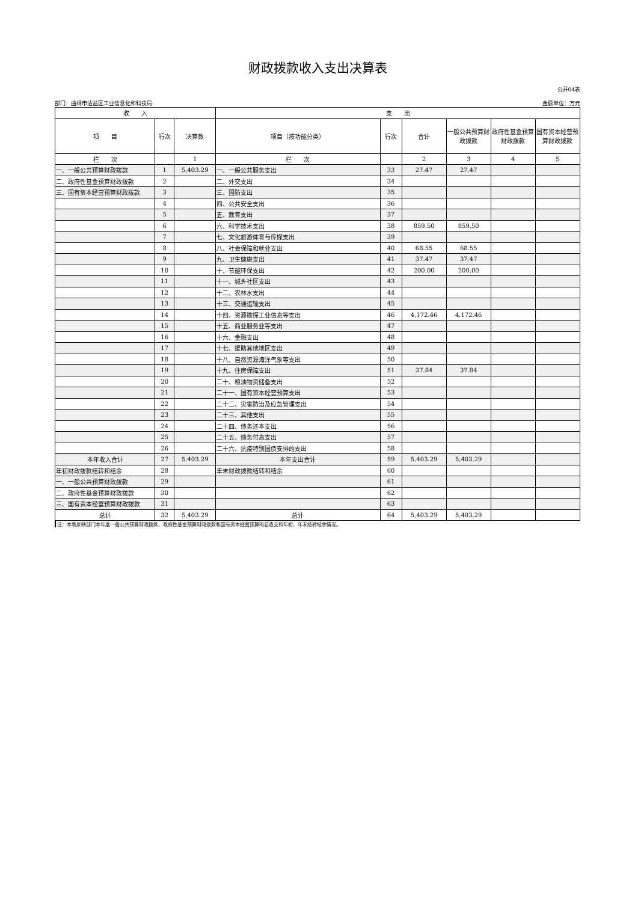财政拨款收入支出决算表
公开04表
部门：曲靖市沾益区工业信息化和科技局 金额单位：万元
| 收 入 | | | 支 出 | | | | | |
| --- | --- | --- | --- | --- | --- | --- | --- | --- |
| 项 目 | 行次 | 决算数 | 项目（按功能分类） | 行次 | 合计 | 一般公共预算财政拨款 | 政府性基金预算财政拨款 | 国有资本经营预算财政拨款 |
| 栏 次 | | 1 | 栏 次 | | 2 | 3 | 4 | 5 |
| 一、一般公共预算财政拨款 | 1 | 5,403.29 | 一、一般公共服务支出 | 33 | 27.47 | 27.47 | | |
| 二、政府性基金预算财政拨款 | 2 | | 二、外交支出 | 34 | | | | |
| 三、国有资本经营预算财政拨款 | 3 | | 三、国防支出 | 35 | | | | |
| | 4 | | 四、公共安全支出 | 36 | | | | |
| | 5 | | 五、教育支出 | 37 | | | | |
| | 6 | | 六、科学技术支出 | 38 | 859.50 | 859.50 | | |
| | 7 | | 七、文化旅游体育与传媒支出 | 39 | | | | |
| | 8 | | 八、社会保障和就业支出 | 40 | 68.55 | 68.55 | | |
| | 9 | | 九、卫生健康支出 | 41 | 37.47 | 37.47 | | |
| | 10 | | 十、节能环保支出 | 42 | 200.00 | 200.00 | | |
| | 11 | | 十一、城乡社区支出 | 43 | | | | |
| | 12 | | 十二、农林水支出 | 44 | | | | |
| | 13 | | 十三、交通运输支出 | 45 | | | | |
| | 14 | | 十四、资源勘探工业信息等支出 | 46 | 4,172.46 | 4,172.46 | | |
| | 15 | | 十五、商业服务业等支出 | 47 | | | | |
| | 16 | | 十六、金融支出 | 48 | | | | |
| | 17 | | 十七、援助其他地区支出 | 49 | | | | |
| | 18 | | 十八、自然资源海洋气象等支出 | 50 | | | | |
| | 19 | | 十九、住房保障支出 | 51 | 37.84 | 37.84 | | |
| | 20 | | 二十、粮油物资储备支出 | 52 | | | | |
| | 21 | | 二十一、国有资本经营预算支出 | 53 | | | | |
| | 22 | | 二十二、灾害防治及应急管理支出 | 54 | | | | |
| | 23 | | 二十三、其他支出 | 55 | | | | |
| | 24 | | 二十四、债务还本支出 | 56 | | | | |
| | 25 | | 二十五、债务付息支出 | 57 | | | | |
| | 26 | | 二十六、抗疫特别国债安排的支出 | 58 | | | | |
| 本年收入合计 | 27 | 5,403.29 | 本年支出合计 | 59 | 5,403.29 | 5,403.29 | | |
| 年初财政拨款结转和结余 | 28 | | 年末财政拨款结转和结余 | 60 | | | | |
| 一、一般公共预算财政拨款 | 29 | | | 61 | | | | |
| 二、政府性基金预算财政拨款 | 30 | | | 62 | | | | |
| 三、国有资本经营预算财政拨款 | 31 | | | 63 | | | | |
| 总计 | 32 | 5,403.29 | 总计 | 64 | 5,403.29 | 5,403.29 | | |
注：本表反映部门本年度一般公共预算财政拨款、政府性基金预算财政拨款和国有资本经营预算的总收支和年初、年末结转结余情况。